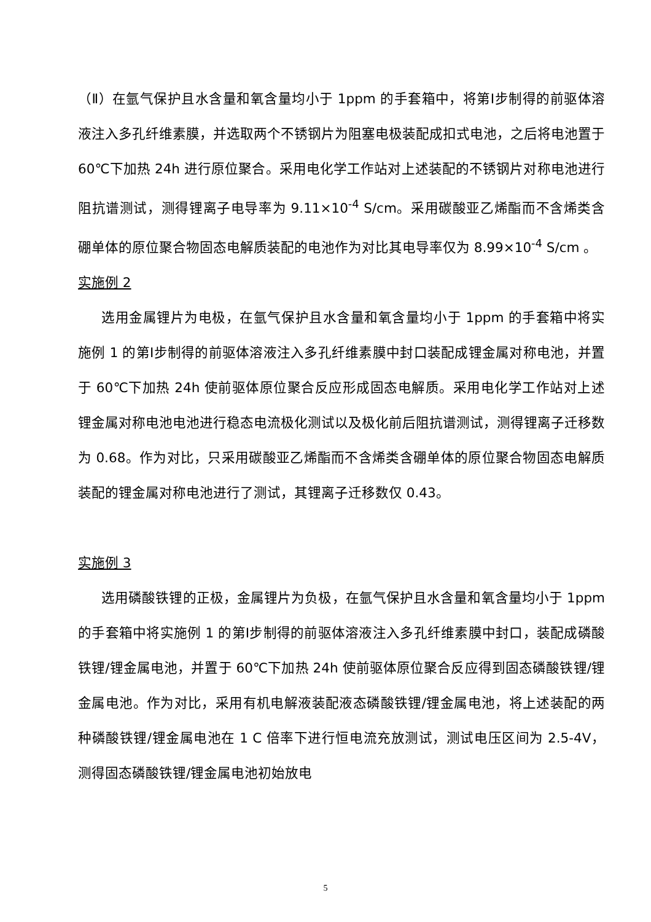（Ⅱ）在氩气保护且水含量和氧含量均小于 1ppm 的手套箱中，将第Ⅰ步制得的前驱体溶液注入多孔纤维素膜，并选取两个不锈钢片为阻塞电极装配成扣式电池，之后将电池置于 60℃下加热 24h 进行原位聚合。采用电化学工作站对上述装配的不锈钢片对称电池进行阻抗谱测试，测得锂离子电导率为 9.11×10<sup>-4</sup> S/cm。采用碳酸亚乙烯酯而不含烯类含硼单体的原位聚合物固态电解质装配的电池作为对比其电导率仅为 8.99×10<sup>-4</sup> S/cm 。
实施例 2
选用金属锂片为电极，在氩气保护且水含量和氧含量均小于 1ppm 的手套箱中将实施例 1 的第Ⅰ步制得的前驱体溶液注入多孔纤维素膜中封口装配成锂金属对称电池，并置于 60℃下加热 24h 使前驱体原位聚合反应形成固态电解质。采用电化学工作站对上述锂金属对称电池电池进行稳态电流极化测试以及极化前后阻抗谱测试，测得锂离子迁移数为 0.68。作为对比，只采用碳酸亚乙烯酯而不含烯类含硼单体的原位聚合物固态电解质装配的锂金属对称电池进行了测试，其锂离子迁移数仅 0.43。
实施例 3
选用磷酸铁锂的正极，金属锂片为负极，在氩气保护且水含量和氧含量均小于 1ppm 的手套箱中将实施例 1 的第Ⅰ步制得的前驱体溶液注入多孔纤维素膜中封口，装配成磷酸铁锂/锂金属电池，并置于 60℃下加热 24h 使前驱体原位聚合反应得到固态磷酸铁锂/锂金属电池。作为对比，采用有机电解液装配液态磷酸铁锂/锂金属电池，将上述装配的两种磷酸铁锂/锂金属电池在 1 C 倍率下进行恒电流充放测试，测试电压区间为 2.5-4V，测得固态磷酸铁锂/锂金属电池初始放电
5